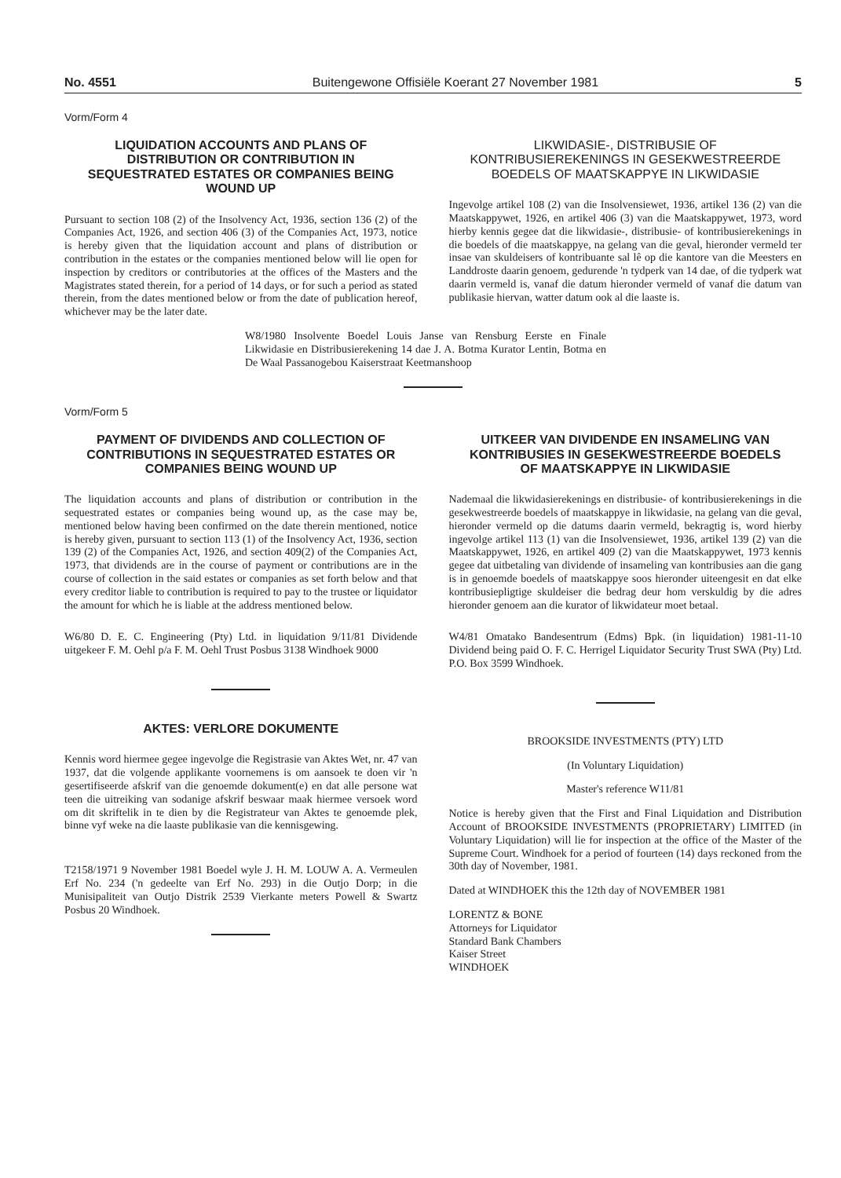No. 4551 Buitengewone Offisiële Koerant 27 November 1981 5
Vorm/Form 4
LIQUIDATION ACCOUNTS AND PLANS OF DISTRIBUTION OR CONTRIBUTION IN SEQUESTRATED ESTATES OR COMPANIES BEING WOUND UP
Pursuant to section 108 (2) of the Insolvency Act, 1936, section 136 (2) of the Companies Act, 1926, and section 406 (3) of the Companies Act, 1973, notice is hereby given that the liquidation account and plans of distribution or contribution in the estates or the companies mentioned below will lie open for inspection by creditors or contributories at the offices of the Masters and the Magistrates stated therein, for a period of 14 days, or for such a period as stated therein, from the dates mentioned below or from the date of publication hereof, whichever may be the later date.
LIKWIDASIE-, DISTRIBUSIE OF KONTRIBUSIEREKENINGS IN GESEKWESTREERDE BOEDELS OF MAATSKAPPYE IN LIKWIDASIE
Ingevolge artikel 108 (2) van die Insolvensiewet, 1936, artikel 136 (2) van die Maatskappywet, 1926, en artikel 406 (3) van die Maatskappywet, 1973, word hierby kennis gegee dat die likwidasie-, distribusie- of kontribusierekenings in die boedels of die maatskappye, na gelang van die geval, hieronder vermeld ter insae van skuldeisers of kontribuante sal lê op die kantore van die Meesters en Landdroste daarin genoem, gedurende 'n tydperk van 14 dae, of die tydperk wat daarin vermeld is, vanaf die datum hieronder vermeld of vanaf die datum van publikasie hiervan, watter datum ook al die laaste is.
W8/1980 Insolvente Boedel Louis Janse van Rensburg Eerste en Finale Likwidasie en Distribusierekening 14 dae J. A. Botma Kurator Lentin, Botma en De Waal Passanogebou Kaiserstraat Keetmanshoop
Vorm/Form 5
PAYMENT OF DIVIDENDS AND COLLECTION OF CONTRIBUTIONS IN SEQUESTRATED ESTATES OR COMPANIES BEING WOUND UP
The liquidation accounts and plans of distribution or contribution in the sequestrated estates or companies being wound up, as the case may be, mentioned below having been confirmed on the date therein mentioned, notice is hereby given, pursuant to section 113 (1) of the Insolvency Act, 1936, section 139 (2) of the Companies Act, 1926, and section 409(2) of the Companies Act, 1973, that dividends are in the course of payment or contributions are in the course of collection in the said estates or companies as set forth below and that every creditor liable to contribution is required to pay to the trustee or liquidator the amount for which he is liable at the address mentioned below.
W6/80 D. E. C. Engineering (Pty) Ltd. in liquidation 9/11/81 Dividende uitgekeer F. M. Oehl p/a F. M. Oehl Trust Posbus 3138 Windhoek 9000
AKTES: VERLORE DOKUMENTE
Kennis word hiermee gegee ingevolge die Registrasie van Aktes Wet, nr. 47 van 1937, dat die volgende applikante voornemens is om aansoek te doen vir 'n gesertifiseerde afskrif van die genoemde dokument(e) en dat alle persone wat teen die uitreiking van sodanige afskrif beswaar maak hiermee versoek word om dit skriftelik in te dien by die Registrateur van Aktes te genoemde plek, binne vyf weke na die laaste publikasie van die kennisgewing.
T2158/1971 9 November 1981 Boedel wyle J. H. M. LOUW A. A. Vermeulen Erf No. 234 ('n gedeelte van Erf No. 293) in die Outjo Dorp; in die Munisipaliteit van Outjo Distrik 2539 Vierkante meters Powell & Swartz Posbus 20 Windhoek.
UITKEER VAN DIVIDENDE EN INSAMELING VAN KONTRIBUSIES IN GESEKWESTREERDE BOEDELS OF MAATSKAPPYE IN LIKWIDASIE
Nademaal die likwidasierekenings en distribusie- of kontribusierekenings in die gesekwestreerde boedels of maatskappye in likwidasie, na gelang van die geval, hieronder vermeld op die datums daarin vermeld, bekragtig is, word hierby ingevolge artikel 113 (1) van die Insolvensiewet, 1936, artikel 139 (2) van die Maatskappywet, 1926, en artikel 409 (2) van die Maatskappywet, 1973 kennis gegee dat uitbetaling van dividende of insameling van kontribusies aan die gang is in genoemde boedels of maatskappye soos hieronder uiteengesit en dat elke kontribusiepligtige skuldeiser die bedrag deur hom verskuldig by die adres hieronder genoem aan die kurator of likwidateur moet betaal.
W4/81 Omatako Bandesentrum (Edms) Bpk. (in liquidation) 1981-11-10 Dividend being paid O. F. C. Herrigel Liquidator Security Trust SWA (Pty) Ltd. P.O. Box 3599 Windhoek.
BROOKSIDE INVESTMENTS (PTY) LTD
(In Voluntary Liquidation)
Master's reference W11/81
Notice is hereby given that the First and Final Liquidation and Distribution Account of BROOKSIDE INVESTMENTS (PROPRIETARY) LIMITED (in Voluntary Liquidation) will lie for inspection at the office of the Master of the Supreme Court. Windhoek for a period of fourteen (14) days reckoned from the 30th day of November, 1981.
Dated at WINDHOEK this the 12th day of NOVEMBER 1981
LORENTZ & BONE
Attorneys for Liquidator
Standard Bank Chambers
Kaiser Street
WINDHOEK